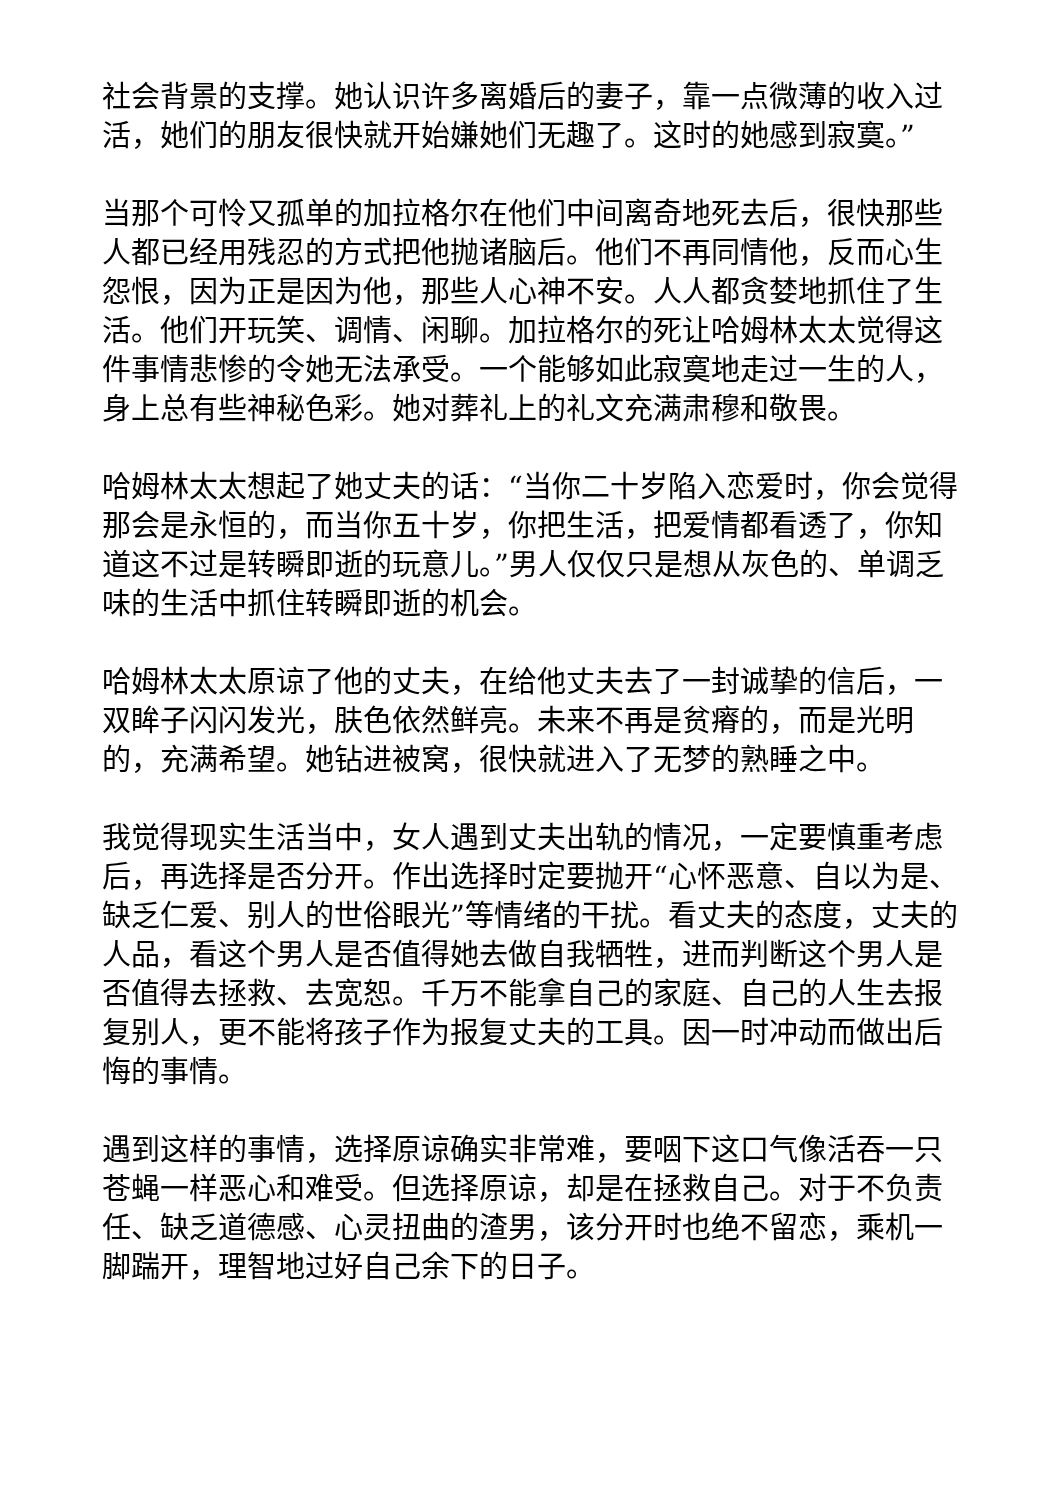社会背景的支撑。她认识许多离婚后的妻子，靠一点微薄的收入过活，她们的朋友很快就开始嫌她们无趣了。这时的她感到寂寞。”
当那个可怜又孤单的加拉格尔在他们中间离奇地死去后，很快那些人都已经用残忍的方式把他抛诸脑后。他们不再同情他，反而心生怨恨，因为正是因为他，那些人心神不安。人人都贪婪地抓住了生活。他们开玩笑、调情、闲聊。加拉格尔的死让哈姆林太太觉得这件事情悲惨的令她无法承受。一个能够如此寂寞地走过一生的人，身上总有些神秘色彩。她对葬礼上的礼文充满肃穆和敬畏。
哈姆林太太想起了她丈夫的话：“当你二十岁陷入恋爱时，你会觉得那会是永恒的，而当你五十岁，你把生活，把爱情都看透了，你知道这不过是转瞬即逝的玩意儿。”男人仅仅只是想从灰色的、单调乏味的生活中抓住转瞬即逝的机会。
哈姆林太太原谅了他的丈夫，在给他丈夫去了一封诚挚的信后，一双眸子闪闪发光，肤色依然鲜亮。未来不再是贫瘠的，而是光明的，充满希望。她钻进被窝，很快就进入了无梦的熟睡之中。
我觉得现实生活当中，女人遇到丈夫出轨的情况，一定要慎重考虑后，再选择是否分开。作出选择时定要抛开“心怀恶意、自以为是、缺乏仁爱、别人的世俗眼光”等情绪的干扰。看丈夫的态度，丈夫的人品，看这个男人是否值得她去做自我牺牲，进而判断这个男人是否值得去拯救、去宽恕。千万不能拿自己的家庭、自己的人生去报复别人，更不能将孩子作为报复丈夫的工具。因一时冲动而做出后悔的事情。
遇到这样的事情，选择原谅确实非常难，要咽下这口气像活吞一只苍蝇一样恶心和难受。但选择原谅，却是在拯救自己。对于不负责任、缺乏道德感、心灵扭曲的渣男，该分开时也绝不留恋，乘机一脚踹开，理智地过好自己余下的日子。